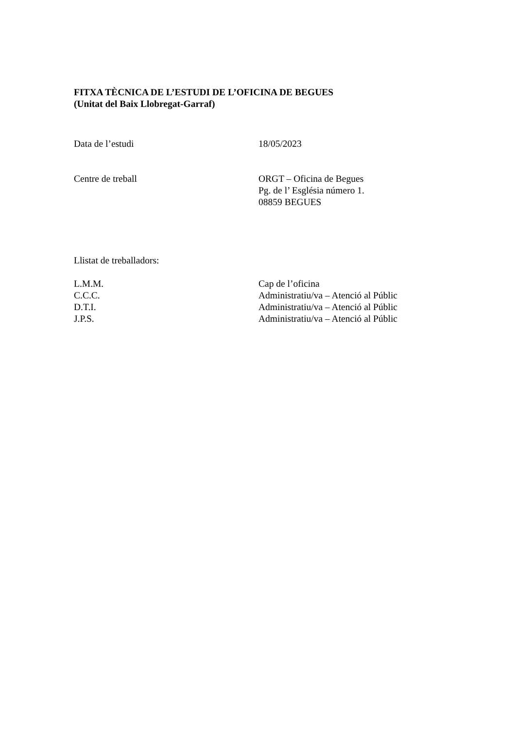FITXA TÈCNICA DE L’ESTUDI DE L’OFICINA DE BEGUES
(Unitat del Baix Llobregat-Garraf)
Data de l’estudi 18/05/2023
Centre de treball ORGT – Oficina de Begues
Pg. de l’ Església número 1.
08859 BEGUES
Llistat de treballadors:
L.M.M. Cap de l’oficina
C.C.C. Administratiu/va – Atenció al Públic
D.T.I. Administratiu/va – Atenció al Públic
J.P.S. Administratiu/va – Atenció al Públic